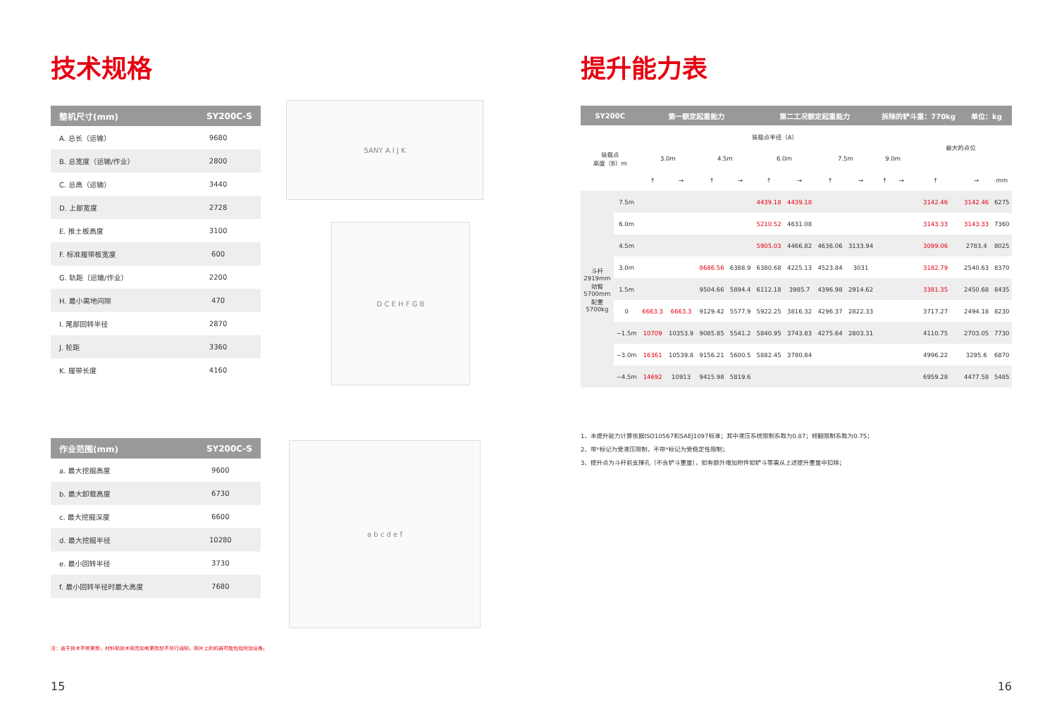技术规格
| 整机尺寸(mm) | SY200C-S |
| --- | --- |
| A. 总长（运输） | 9680 |
| B. 总宽度（运输/作业） | 2800 |
| C. 总高（运输） | 3440 |
| D. 上部宽度 | 2728 |
| E. 推土板高度 | 3100 |
| F. 标准履带板宽度 | 600 |
| G. 轨距（运输/作业） | 2200 |
| H. 最小离地间隙 | 470 |
| I. 尾部回转半径 | 2870 |
| J. 轮距 | 3360 |
| K. 履带长度 | 4160 |
| 作业范围(mm) | SY200C-S |
| --- | --- |
| a. 最大挖掘高度 | 9600 |
| b. 最大卸载高度 | 6730 |
| c. 最大挖掘深度 | 6600 |
| d. 最大挖掘半径 | 10280 |
| e. 最小回转半径 | 3730 |
| f. 最小回转半径时最大高度 | 7680 |
注：由于技术不断更新，材料和技术规范如有更改恕不另行通知，照片上的机器可能包括附加设备。
SANY A I J K
D C E H F G B
a b c d e f
15
提升能力表
| SY200C | | 第一额定起重能力 | | | | 第二工况额定起重能力 | | | | 拆除的铲斗重：770kg | | | 单位：kg | |
| --- | --- | --- | --- | --- | --- | --- | --- | --- | --- | --- | --- | --- | --- | --- |
| 装载点 高度（B）m | | 装载点半径（A） | | | | | | | | | | 最大的点位 | | |
| | | 3.0m | | 4.5m | | 6.0m | | 7.5m | | 9.0m | | | | |
| | | ↑ | → | ↑ | → | ↑ | → | ↑ | → | ↑ | → | ↑ | → | mm |
| 斗杆 2919mm 动臂 5700mm 配重 5700kg | 7.5m | | | | | 4439.18 | 4439.18 | | | | | 3142.46 | 3142.46 | 6275 |
| | 6.0m | | | | | 5210.52 | 4631.08 | | | | | 3143.33 | 3143.33 | 7360 |
| | 4.5m | | | | | 5905.03 | 4466.82 | 4636.06 | 3133.94 | | | 3099.06 | 2783.4 | 8025 |
| | 3.0m | | | 8686.56 | 6388.9 | 6380.68 | 4225.13 | 4523.84 | 3031 | | | 3182.79 | 2540.63 | 8370 |
| | 1.5m | | | 9504.66 | 5894.4 | 6112.18 | 3985.7 | 4396.98 | 2914.62 | | | 3381.35 | 2450.68 | 8435 |
| | 0 | 6663.3 | 6663.3 | 9129.42 | 5577.9 | 5922.25 | 3816.32 | 4296.37 | 2822.33 | | | 3717.27 | 2494.18 | 8230 |
| | −1.5m | 10709 | 10353.9 | 9085.85 | 5541.2 | 5840.95 | 3743.83 | 4275.64 | 2803.31 | | | 4110.75 | 2703.05 | 7730 |
| | −3.0m | 16361 | 10539.8 | 9156.21 | 5600.5 | 5882.45 | 3780.84 | | | | | 4996.22 | 3295.6 | 6870 |
| | −4.5m | 14692 | 10913 | 9415.98 | 5819.6 | | | | | | | 6959.28 | 4477.58 | 5485 |
1、本提升能力计算依据ISO10567和SAEJ1097标准；其中液压系统限制系数为0.87；倾翻限制系数为0.75；
2、带*标记为受液压限制，不带*标记为受稳定性限制；
3、提升点为斗杆前支撑孔（不含铲斗重量），如有额外增加附件如铲斗等需从上述提升重量中扣除；
16